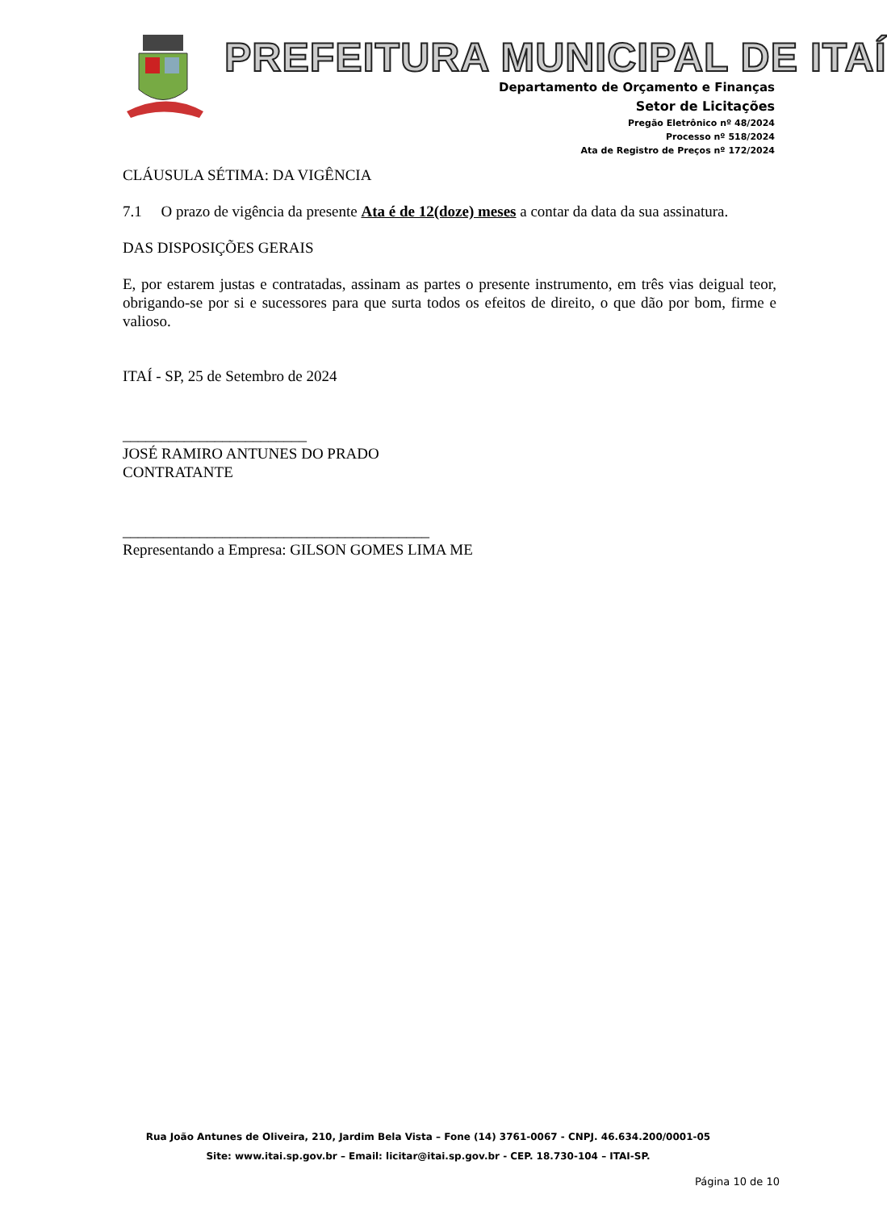PREFEITURA MUNICIPAL DE ITAÍ
Departamento de Orçamento e Finanças
Setor de Licitações
Pregão Eletrônico nº 48/2024
Processo nº 518/2024
Ata de Registro de Preços nº 172/2024
CLÁUSULA SÉTIMA: DA VIGÊNCIA
7.1 O prazo de vigência da presente Ata é de 12(doze) meses a contar da data da sua assinatura.
DAS DISPOSIÇÕES GERAIS
E, por estarem justas e contratadas, assinam as partes o presente instrumento, em três vias deigual teor, obrigando-se por si e sucessores para que surta todos os efeitos de direito, o que dão por bom, firme e valioso.
ITAÍ - SP, 25 de Setembro de 2024
________________________
JOSÉ RAMIRO ANTUNES DO PRADO
CONTRATANTE
________________________________________
Representando a Empresa: GILSON GOMES LIMA ME
Rua João Antunes de Oliveira, 210, Jardim Bela Vista – Fone (14) 3761-0067 - CNPJ. 46.634.200/0001-05
Site: www.itai.sp.gov.br – Email: licitar@itai.sp.gov.br - CEP. 18.730-104 – ITAI-SP.
Página 10 de 10